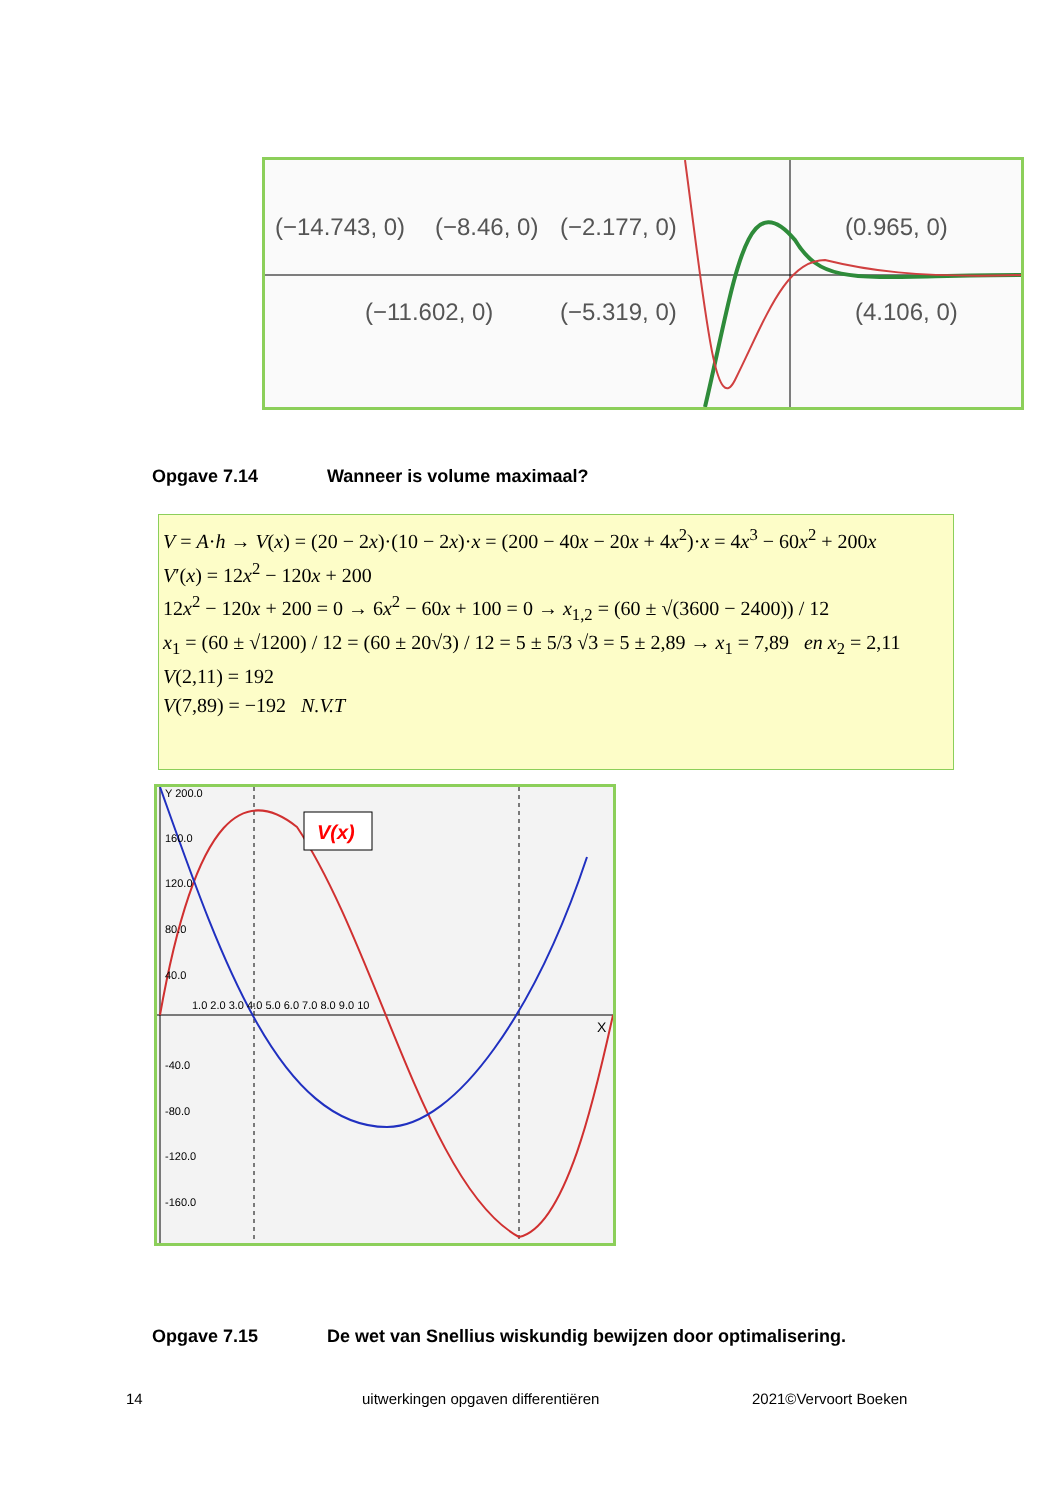(−14.743, 0)
(−8.46, 0)
(−2.177, 0)
(0.965, 0)
(−11.602, 0)
(−5.319, 0)
(4.106, 0)
Opgave 7.14 Wanneer is volume maximaal?
V = A·h → V(x) = (20 − 2x)·(10 − 2x)·x = (200 − 40x − 20x + 4x<sup>2</sup>)·x = 4x<sup>3</sup> − 60x<sup>2</sup> + 200x
V′(x) = 12x<sup>2</sup> − 120x + 200
12x<sup>2</sup> − 120x + 200 = 0 → 6x<sup>2</sup> − 60x + 100 = 0 → x<sub>1,2</sub> = (60 ± √(3600 − 2400)) / 12
x<sub>1</sub> = (60 ± √1200) / 12 = (60 ± 20√3) / 12 = 5 ± 5/3 √3 = 5 ± 2,89 → x<sub>1</sub> = 7,89 en x<sub>2</sub> = 2,11
V(2,11) = 192
V(7,89) = −192 N.V.T
V(x)
Y 200.0
160.0
120.0
80.0
40.0
1.0 2.0 3.0 4.0 5.0 6.0 7.0 8.0 9.0 10
X
-40.0
-80.0
-120.0
-160.0
Opgave 7.15 De wet van Snellius wiskundig bewijzen door optimalisering.
14
uitwerkingen opgaven differentiëren
2021©Vervoort Boeken